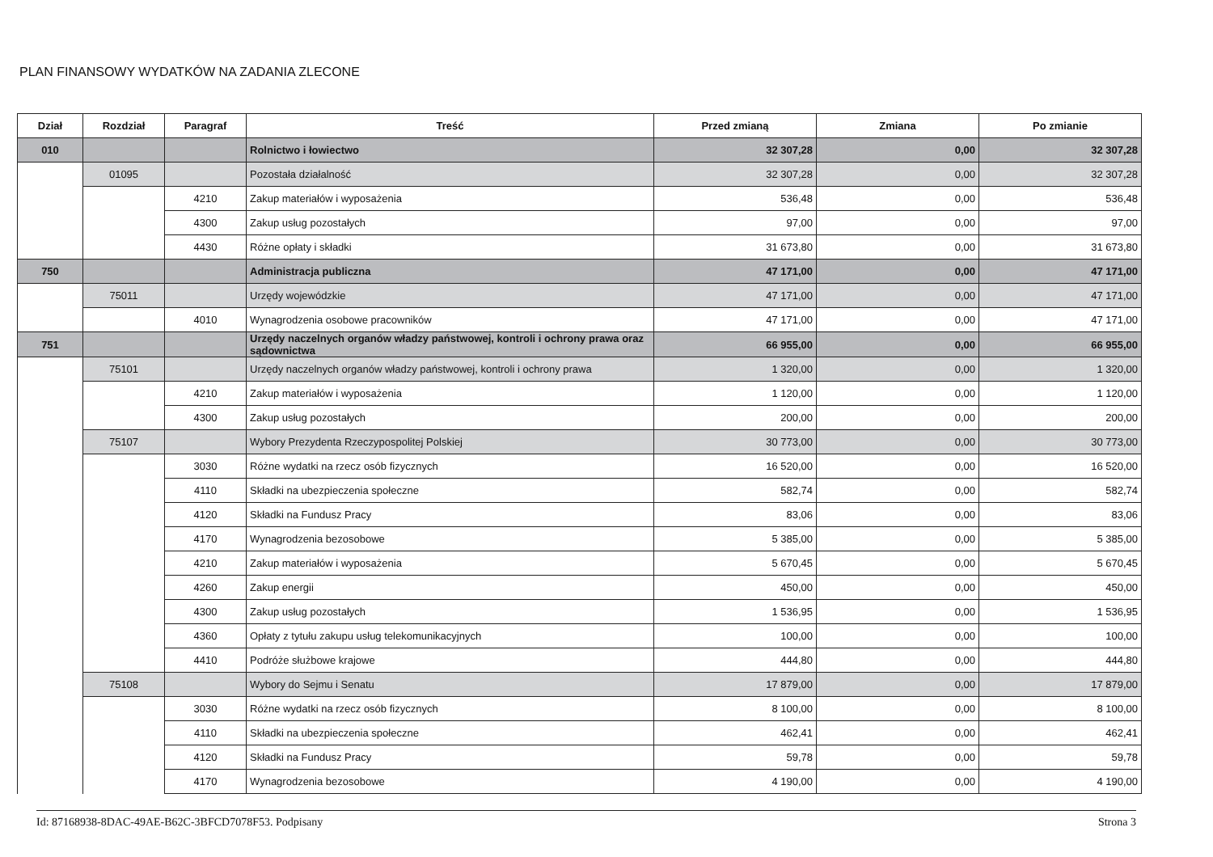PLAN FINANSOWY WYDATKÓW NA ZADANIA ZLECONE
| Dział | Rozdział | Paragraf | Treść | Przed zmianą | Zmiana | Po zmianie |
| --- | --- | --- | --- | --- | --- | --- |
| 010 | | | Rolnictwo i łowiectwo | 32 307,28 | 0,00 | 32 307,28 |
| | 01095 | | Pozostała działalność | 32 307,28 | 0,00 | 32 307,28 |
| | | 4210 | Zakup materiałów i wyposażenia | 536,48 | 0,00 | 536,48 |
| | | 4300 | Zakup usług pozostałych | 97,00 | 0,00 | 97,00 |
| | | 4430 | Różne opłaty i składki | 31 673,80 | 0,00 | 31 673,80 |
| 750 | | | Administracja publiczna | 47 171,00 | 0,00 | 47 171,00 |
| | 75011 | | Urzędy wojewódzkie | 47 171,00 | 0,00 | 47 171,00 |
| | | 4010 | Wynagrodzenia osobowe pracowników | 47 171,00 | 0,00 | 47 171,00 |
| 751 | | | Urzędy naczelnych organów władzy państwowej, kontroli i ochrony prawa oraz sądownictwa | 66 955,00 | 0,00 | 66 955,00 |
| | 75101 | | Urzędy naczelnych organów władzy państwowej, kontroli i ochrony prawa | 1 320,00 | 0,00 | 1 320,00 |
| | | 4210 | Zakup materiałów i wyposażenia | 1 120,00 | 0,00 | 1 120,00 |
| | | 4300 | Zakup usług pozostałych | 200,00 | 0,00 | 200,00 |
| | 75107 | | Wybory Prezydenta Rzeczypospolitej Polskiej | 30 773,00 | 0,00 | 30 773,00 |
| | | 3030 | Różne wydatki na rzecz osób fizycznych | 16 520,00 | 0,00 | 16 520,00 |
| | | 4110 | Składki na ubezpieczenia społeczne | 582,74 | 0,00 | 582,74 |
| | | 4120 | Składki na Fundusz Pracy | 83,06 | 0,00 | 83,06 |
| | | 4170 | Wynagrodzenia bezosobowe | 5 385,00 | 0,00 | 5 385,00 |
| | | 4210 | Zakup materiałów i wyposażenia | 5 670,45 | 0,00 | 5 670,45 |
| | | 4260 | Zakup energii | 450,00 | 0,00 | 450,00 |
| | | 4300 | Zakup usług pozostałych | 1 536,95 | 0,00 | 1 536,95 |
| | | 4360 | Opłaty z tytułu zakupu usług telekomunikacyjnych | 100,00 | 0,00 | 100,00 |
| | | 4410 | Podróże służbowe krajowe | 444,80 | 0,00 | 444,80 |
| | 75108 | | Wybory do Sejmu i Senatu | 17 879,00 | 0,00 | 17 879,00 |
| | | 3030 | Różne wydatki na rzecz osób fizycznych | 8 100,00 | 0,00 | 8 100,00 |
| | | 4110 | Składki na ubezpieczenia społeczne | 462,41 | 0,00 | 462,41 |
| | | 4120 | Składki na Fundusz Pracy | 59,78 | 0,00 | 59,78 |
| | | 4170 | Wynagrodzenia bezosobowe | 4 190,00 | 0,00 | 4 190,00 |
Id: 87168938-8DAC-49AE-B62C-3BFCD7078F53. Podpisany Strona 3